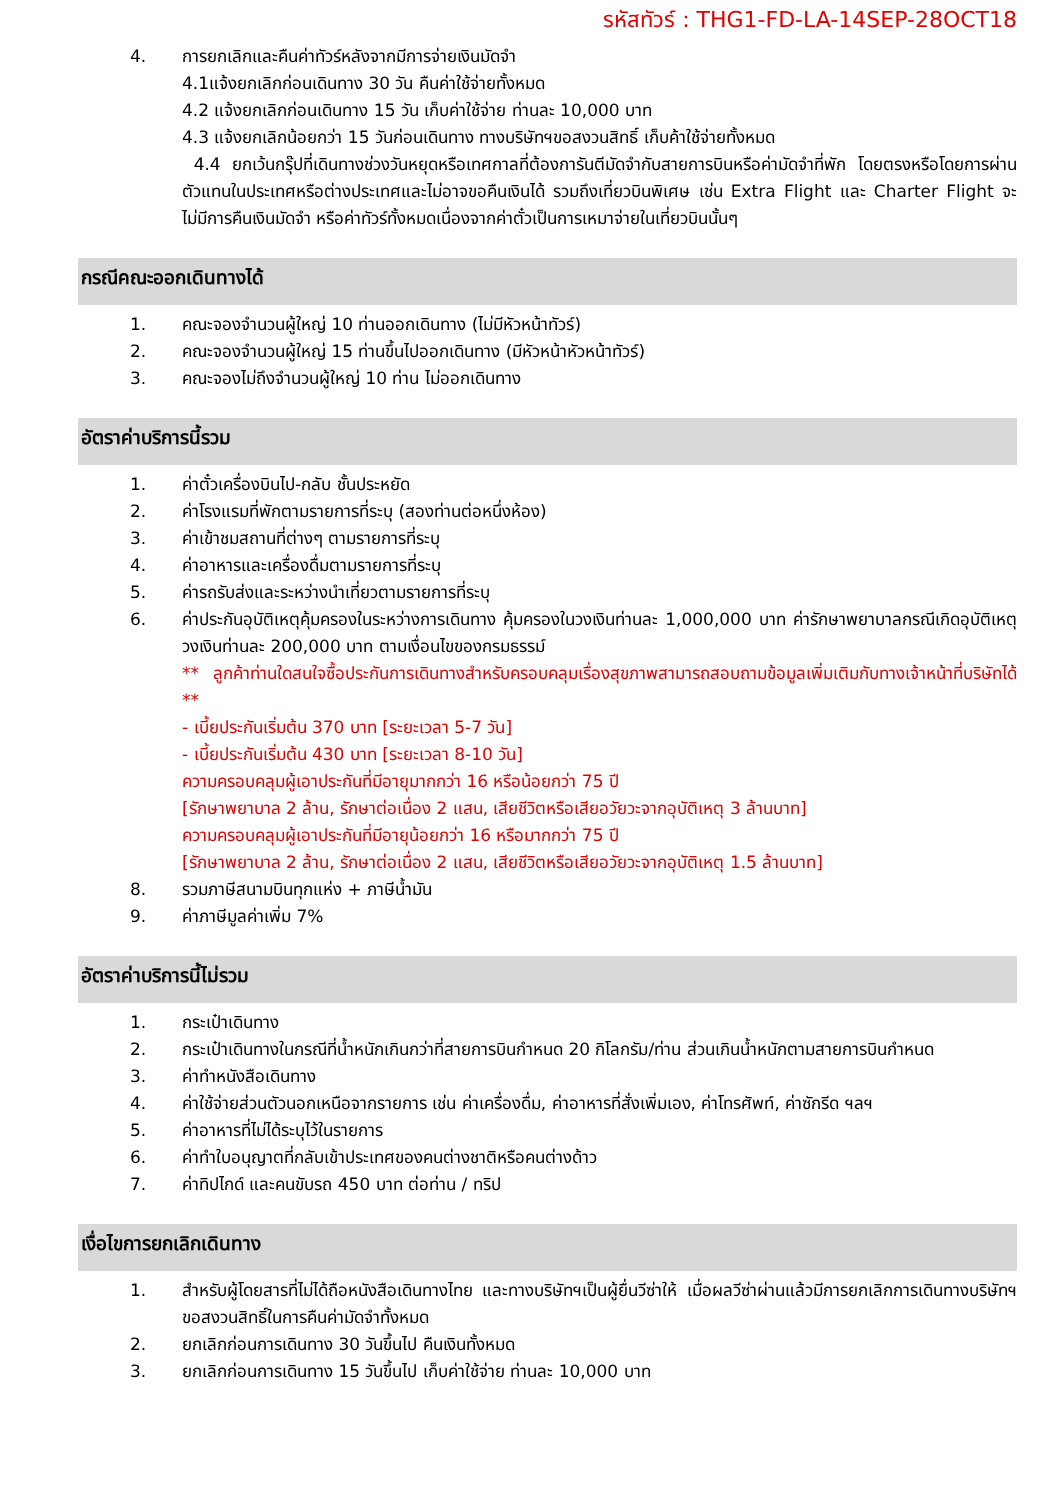รหัสทัวร์ : THG1-FD-LA-14SEP-28OCT18
4. การยกเลิกและคืนค่าทัวร์หลังจากมีการจ่ายเงินมัดจำ
4.1แจ้งยกเลิกก่อนเดินทาง 30 วัน คืนค่าใช้จ่ายทั้งหมด
4.2 แจ้งยกเลิกก่อนเดินทาง 15 วัน เก็บค่าใช้จ่าย ท่านละ 10,000 บาท
4.3 แจ้งยกเลิกน้อยกว่า 15 วันก่อนเดินทาง ทางบริษัทฯขอสงวนสิทธิ์ เก็บค้าใช้จ่ายทั้งหมด
4.4 ยกเว้นกรุ๊ปที่เดินทางช่วงวันหยุดหรือเทศกาลที่ต้องการันตีมัดจำกับสายการบินหรือค่ามัดจำที่พัก โดยตรงหรือโดยการผ่านตัวแทนในประเทศหรือต่างประเทศและไม่อาจขอคืนเงินได้ รวมถึงเที่ยวบินพิเศษ เช่น Extra Flight และ Charter Flight จะไม่มีการคืนเงินมัดจำ หรือค่าทัวร์ทั้งหมดเนื่องจากค่าตั๋วเป็นการเหมาจ่ายในเที่ยวบินนั้นๆ
กรณีคณะออกเดินทางได้
1. คณะจองจำนวนผู้ใหญ่ 10 ท่านออกเดินทาง (ไม่มีหัวหน้าทัวร์)
2. คณะจองจำนวนผู้ใหญ่ 15 ท่านขึ้นไปออกเดินทาง (มีหัวหน้าหัวหน้าทัวร์)
3. คณะจองไม่ถึงจำนวนผู้ใหญ่ 10 ท่าน ไม่ออกเดินทาง
อัตราค่าบริการนี้รวม
1. ค่าตั๋วเครื่องบินไป-กลับ ชั้นประหยัด
2. ค่าโรงแรมที่พักตามรายการที่ระบุ (สองท่านต่อหนึ่งห้อง)
3. ค่าเข้าชมสถานที่ต่างๆ ตามรายการที่ระบุ
4. ค่าอาหารและเครื่องดื่มตามรายการที่ระบุ
5. ค่ารถรับส่งและระหว่างนำเที่ยวตามรายการที่ระบุ
6. ค่าประกันอุบัติเหตุคุ้มครองในระหว่างการเดินทาง คุ้มครองในวงเงินท่านละ 1,000,000 บาท ค่ารักษาพยาบาลกรณีเกิดอุบัติเหตุวงเงินท่านละ 200,000 บาท ตามเงื่อนไขของกรมธรรม์
** ลูกค้าท่านใดสนใจซื้อประกันการเดินทางสำหรับครอบคลุมเรื่องสุขภาพสามารถสอบถามข้อมูลเพิ่มเติมกับทางเจ้าหน้าที่บริษัทได้ **
- เบี้ยประกันเริ่มต้น 370 บาท [ระยะเวลา 5-7 วัน]
- เบี้ยประกันเริ่มต้น 430 บาท [ระยะเวลา 8-10 วัน]
ความครอบคลุมผู้เอาประกันที่มีอายุมากกว่า 16 หรือน้อยกว่า 75 ปี
[รักษาพยาบาล 2 ล้าน, รักษาต่อเนื่อง 2 แสน, เสียชีวิตหรือเสียอวัยวะจากอุบัติเหตุ 3 ล้านบาท]
ความครอบคลุมผู้เอาประกันที่มีอายุน้อยกว่า 16 หรือมากกว่า 75 ปี
[รักษาพยาบาล 2 ล้าน, รักษาต่อเนื่อง 2 แสน, เสียชีวิตหรือเสียอวัยวะจากอุบัติเหตุ 1.5 ล้านบาท]
8. รวมภาษีสนามบินทุกแห่ง + ภาษีน้ำมัน
9. ค่าภาษีมูลค่าเพิ่ม 7%
อัตราค่าบริการนี้ไม่รวม
1. กระเป๋าเดินทาง
2. กระเป๋าเดินทางในกรณีที่น้ำหนักเกินกว่าที่สายการบินกำหนด 20 กิโลกรัม/ท่าน ส่วนเกินน้ำหนักตามสายการบินกำหนด
3. ค่าทำหนังสือเดินทาง
4. ค่าใช้จ่ายส่วนตัวนอกเหนือจากรายการ เช่น ค่าเครื่องดื่ม, ค่าอาหารที่สั่งเพิ่มเอง, ค่าโทรศัพท์, ค่าซักรีด ฯลฯ
5. ค่าอาหารที่ไม่ได้ระบุไว้ในรายการ
6. ค่าทำใบอนุญาตที่กลับเข้าประเทศของคนต่างชาติหรือคนต่างด้าว
7. ค่าทิปไกด์ และคนขับรถ 450 บาท ต่อท่าน / ทริป
เงื่อไขการยกเลิกเดินทาง
1. สำหรับผู้โดยสารที่ไม่ได้ถือหนังสือเดินทางไทย และทางบริษัทฯเป็นผู้ยื่นวีซ่าให้ เมื่อผลวีซ่าผ่านแล้วมีการยกเลิกการเดินทางบริษัทฯ ขอสงวนสิทธิ์ในการคืนค่ามัดจำทั้งหมด
2. ยกเลิกก่อนการเดินทาง 30 วันขึ้นไป คืนเงินทั้งหมด
3. ยกเลิกก่อนการเดินทาง 15 วันขึ้นไป เก็บค่าใช้จ่าย ท่านละ 10,000 บาท